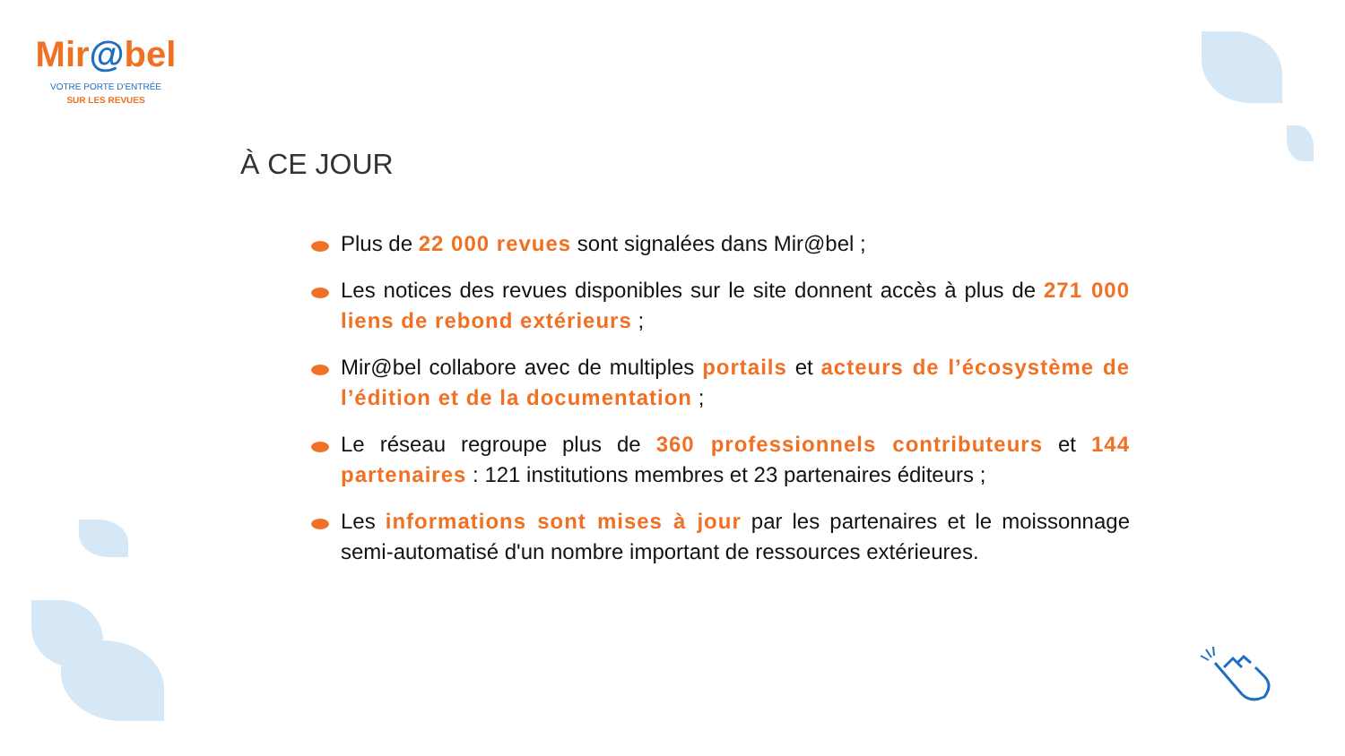Mir@bel
VOTRE PORTE D'ENTRÉE
SUR LES REVUES
À CE JOUR
Plus de 22 000 revues sont signalées dans Mir@bel ;
Les notices des revues disponibles sur le site donnent accès à plus de 271 000 liens de rebond extérieurs ;
Mir@bel collabore avec de multiples portails et acteurs de l’écosystème de l’édition et de la documentation ;
Le réseau regroupe plus de 360 professionnels contributeurs et 144 partenaires : 121 institutions membres et 23 partenaires éditeurs ;
Les informations sont mises à jour par les partenaires et le moissonnage semi-automatisé d'un nombre important de ressources extérieures.